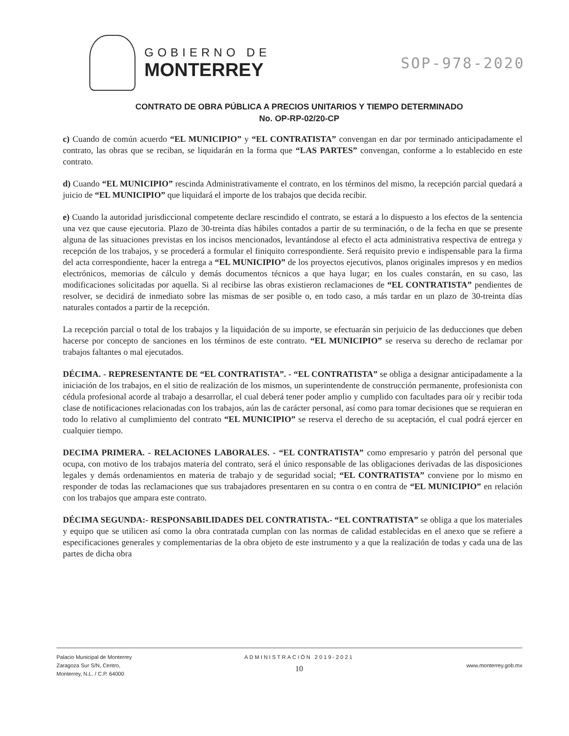GOBIERNO DE
MONTERREY
SOP-978-2020
CONTRATO DE OBRA PÚBLICA A PRECIOS UNITARIOS Y TIEMPO DETERMINADO
No. OP-RP-02/20-CP
c) Cuando de común acuerdo “EL MUNICIPIO” y “EL CONTRATISTA” convengan en dar por terminado anticipadamente el contrato, las obras que se reciban, se liquidarán en la forma que “LAS PARTES” convengan, conforme a lo establecido en este contrato.
d) Cuando “EL MUNICIPIO” rescinda Administrativamente el contrato, en los términos del mismo, la recepción parcial quedará a juicio de “EL MUNICIPIO” que liquidará el importe de los trabajos que decida recibir.
e) Cuando la autoridad jurisdiccional competente declare rescindido el contrato, se estará a lo dispuesto a los efectos de la sentencia una vez que cause ejecutoria. Plazo de 30-treinta días hábiles contados a partir de su terminación, o de la fecha en que se presente alguna de las situaciones previstas en los incisos mencionados, levantándose al efecto el acta administrativa respectiva de entrega y recepción de los trabajos, y se procederá a formular el finiquito correspondiente. Será requisito previo e indispensable para la firma del acta correspondiente, hacer la entrega a “EL MUNICIPIO” de los proyectos ejecutivos, planos originales impresos y en medios electrónicos, memorias de cálculo y demás documentos técnicos a que haya lugar; en los cuales constarán, en su caso, las modificaciones solicitadas por aquella. Si al recibirse las obras existieron reclamaciones de “EL CONTRATISTA” pendientes de resolver, se decidirá de inmediato sobre las mismas de ser posible o, en todo caso, a más tardar en un plazo de 30-treinta días naturales contados a partir de la recepción.
La recepción parcial o total de los trabajos y la liquidación de su importe, se efectuarán sin perjuicio de las deducciones que deben hacerse por concepto de sanciones en los términos de este contrato. “EL MUNICIPIO” se reserva su derecho de reclamar por trabajos faltantes o mal ejecutados.
DÉCIMA. - REPRESENTANTE DE “EL CONTRATISTA”. - “EL CONTRATISTA” se obliga a designar anticipadamente a la iniciación de los trabajos, en el sitio de realización de los mismos, un superintendente de construcción permanente, profesionista con cédula profesional acorde al trabajo a desarrollar, el cual deberá tener poder amplio y cumplido con facultades para oír y recibir toda clase de notificaciones relacionadas con los trabajos, aún las de carácter personal, así como para tomar decisiones que se requieran en todo lo relativo al cumplimiento del contrato “EL MUNICIPIO” se reserva el derecho de su aceptación, el cual podrá ejercer en cualquier tiempo.
DECIMA PRIMERA. - RELACIONES LABORALES. - “EL CONTRATISTA” como empresario y patrón del personal que ocupa, con motivo de los trabajos materia del contrato, será el único responsable de las obligaciones derivadas de las disposiciones legales y demás ordenamientos en materia de trabajo y de seguridad social; “EL CONTRATISTA” conviene por lo mismo en responder de todas las reclamaciones que sus trabajadores presentaren en su contra o en contra de “EL MUNICIPIO” en relación con los trabajos que ampara este contrato.
DÉCIMA SEGUNDA:- RESPONSABILIDADES DEL CONTRATISTA.- “EL CONTRATISTA” se obliga a que los materiales y equipo que se utilicen así como la obra contratada cumplan con las normas de calidad establecidas en el anexo que se refiere a especificaciones generales y complementarias de la obra objeto de este instrumento y a que la realización de todas y cada una de las partes de dicha obra
Palacio Municipal de Monterrey
Zaragoza Sur S/N, Centro,
Monterrey, N.L. / C.P. 64000
ADMINISTRACIÓN 2019-2021
10
www.monterrey.gob.mx